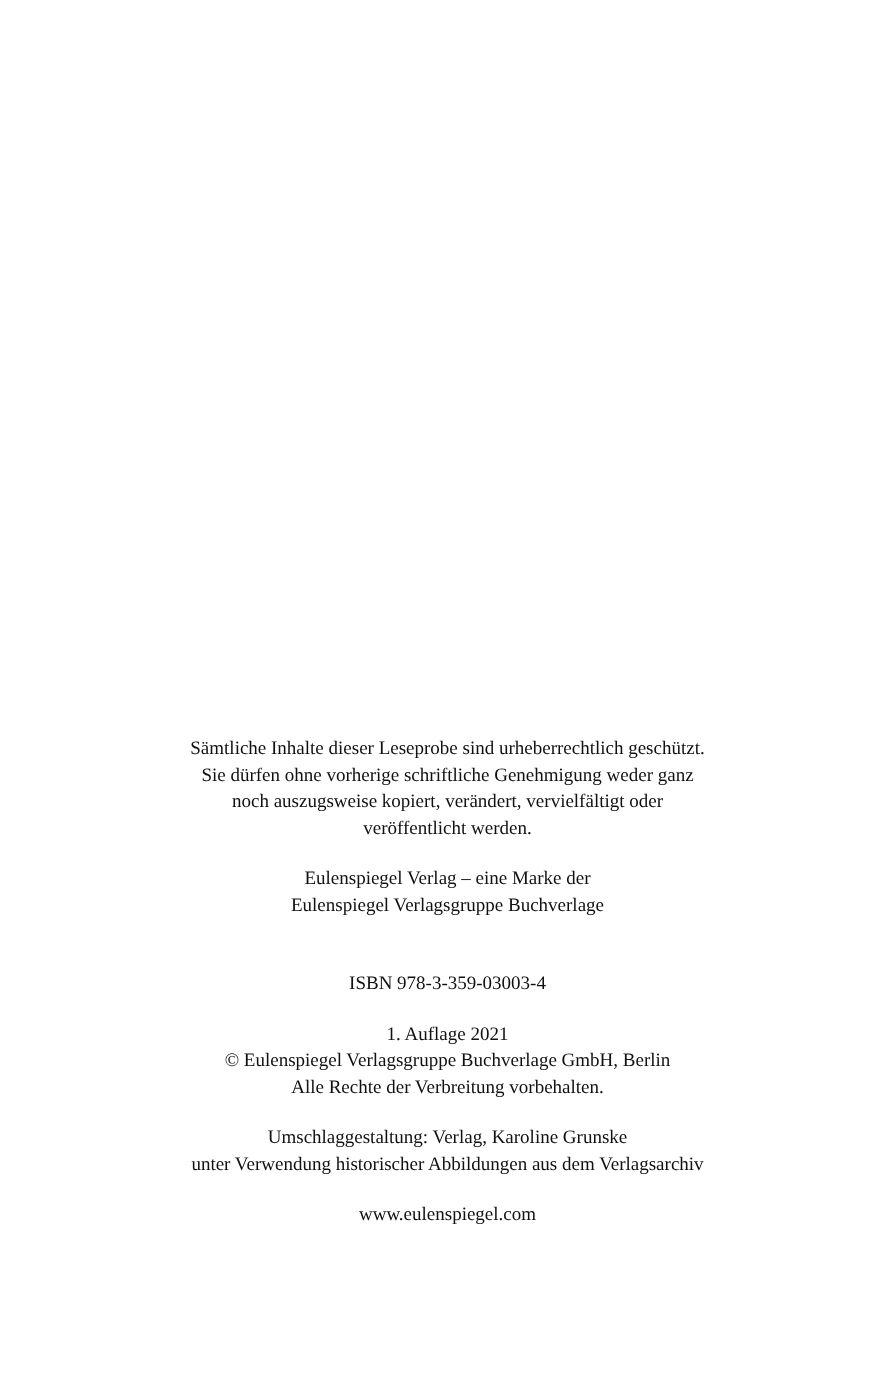Sämtliche Inhalte dieser Leseprobe sind urheberrechtlich geschützt.
Sie dürfen ohne vorherige schriftliche Genehmigung weder ganz
noch auszugsweise kopiert, verändert, vervielfältigt oder
veröffentlicht werden.
Eulenspiegel Verlag – eine Marke der
Eulenspiegel Verlagsgruppe Buchverlage
ISBN 978-3-359-03003-4
1. Auflage 2021
© Eulenspiegel Verlagsgruppe Buchverlage GmbH, Berlin
Alle Rechte der Verbreitung vorbehalten.
Umschlaggestaltung: Verlag, Karoline Grunske
unter Verwendung historischer Abbildungen aus dem Verlagsarchiv
www.eulenspiegel.com